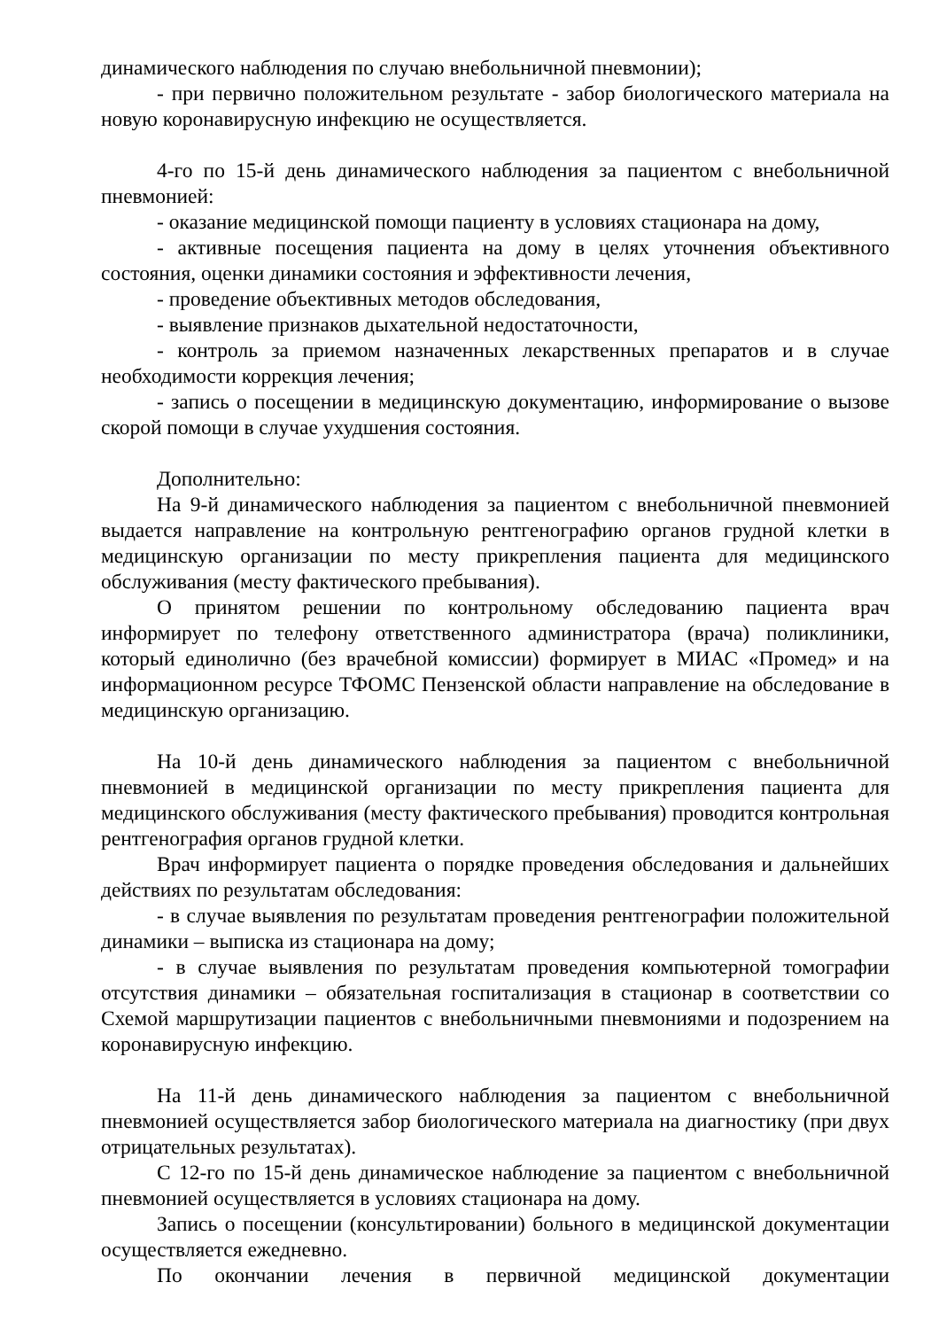динамического наблюдения по случаю внебольничной пневмонии);
- при первично положительном результате - забор биологического материала на новую коронавирусную инфекцию не осуществляется.
4-го по 15-й день динамического наблюдения за пациентом с внебольничной пневмонией:
- оказание медицинской помощи пациенту в условиях стационара на дому,
- активные посещения пациента на дому в целях уточнения объективного состояния, оценки динамики состояния и эффективности лечения,
- проведение объективных методов обследования,
- выявление признаков дыхательной недостаточности,
- контроль за приемом назначенных лекарственных препаратов и в случае необходимости коррекция лечения;
- запись о посещении в медицинскую документацию, информирование о вызове скорой помощи в случае ухудшения состояния.
Дополнительно:
На 9-й динамического наблюдения за пациентом с внебольничной пневмонией выдается направление на контрольную рентгенографию органов грудной клетки в медицинскую организации по месту прикрепления пациента для медицинского обслуживания (месту фактического пребывания).
О принятом решении по контрольному обследованию пациента врач информирует по телефону ответственного администратора (врача) поликлиники, который единолично (без врачебной комиссии) формирует в МИАС «Промед» и на информационном ресурсе ТФОМС Пензенской области направление на обследование в медицинскую организацию.
На 10-й день динамического наблюдения за пациентом с внебольничной пневмонией в медицинской организации по месту прикрепления пациента для медицинского обслуживания (месту фактического пребывания) проводится контрольная рентгенография органов грудной клетки.
Врач информирует пациента о порядке проведения обследования и дальнейших действиях по результатам обследования:
- в случае выявления по результатам проведения рентгенографии положительной динамики – выписка из стационара на дому;
- в случае выявления по результатам проведения компьютерной томографии отсутствия динамики – обязательная госпитализация в стационар в соответствии со Схемой маршрутизации пациентов с внебольничными пневмониями и подозрением на коронавирусную инфекцию.
На 11-й день динамического наблюдения за пациентом с внебольничной пневмонией осуществляется забор биологического материала на диагностику (при двух отрицательных результатах).
С 12-го по 15-й день динамическое наблюдение за пациентом с внебольничной пневмонией осуществляется в условиях стационара на дому.
Запись о посещении (консультировании) больного в медицинской документации осуществляется ежедневно.
По окончании лечения в первичной медицинской документации